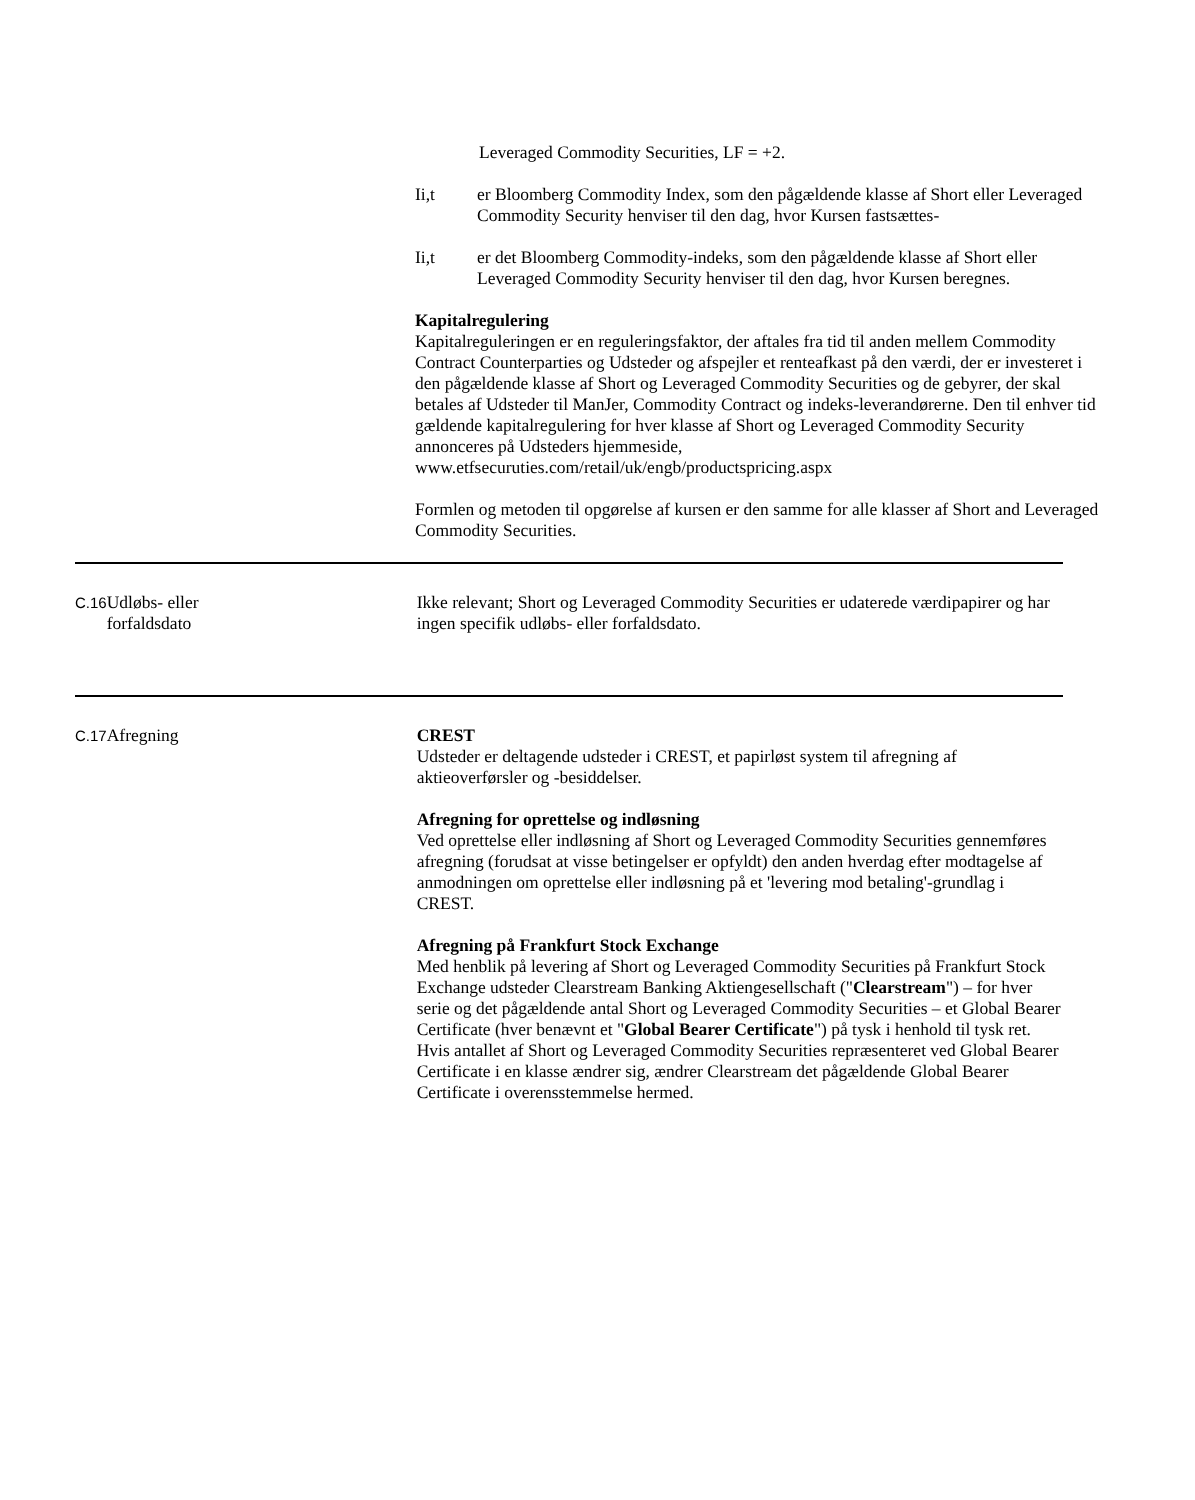Leveraged Commodity Securities, LF = +2.
Ii,t er Bloomberg Commodity Index, som den pågældende klasse af Short eller Leveraged Commodity Security henviser til den dag, hvor Kursen fastsættes-
Ii,t er det Bloomberg Commodity-indeks, som den pågældende klasse af Short eller Leveraged Commodity Security henviser til den dag, hvor Kursen beregnes.
Kapitalregulering
Kapitalreguleringen er en reguleringsfaktor, der aftales fra tid til anden mellem Commodity Contract Counterparties og Udsteder og afspejler et renteafkast på den værdi, der er investeret i den pågældende klasse af Short og Leveraged Commodity Securities og de gebyrer, der skal betales af Udsteder til ManJer, Commodity Contract og indeks-leverandørerne. Den til enhver tid gældende kapitalregulering for hver klasse af Short og Leveraged Commodity Security annonceres på Udsteders hjemmeside,
www.etfsecuruties.com/retail/uk/engb/productspricing.aspx
Formlen og metoden til opgørelse af kursen er den samme for alle klasser af Short and Leveraged Commodity Securities.
| C.16 | Udløbs- eller forfaldsdato | Ikke relevant; Short og Leveraged Commodity Securities er udaterede værdipapirer og har ingen specifik udløbs- eller forfaldsdato. |
| C.17 | Afregning | CREST Udsteder er deltagende udsteder i CREST, et papirløst system til afregning af aktieoverførsler og -besiddelser. Afregning for oprettelse og indløsning Ved oprettelse eller indløsning af Short og Leveraged Commodity Securities gennemføres afregning (forudsat at visse betingelser er opfyldt) den anden hverdag efter modtagelse af anmodningen om oprettelse eller indløsning på et 'levering mod betaling'-grundlag i CREST. Afregning på Frankfurt Stock Exchange Med henblik på levering af Short og Leveraged Commodity Securities på Frankfurt Stock Exchange udsteder Clearstream Banking Aktiengesellschaft (" Clearstream ") – for hver serie og det pågældende antal Short og Leveraged Commodity Securities – et Global Bearer Certificate (hver benævnt et " Global Bearer Certificate ") på tysk i henhold til tysk ret. Hvis antallet af Short og Leveraged Commodity Securities repræsenteret ved Global Bearer Certificate i en klasse ændrer sig, ændrer Clearstream det pågældende Global Bearer Certificate i overensstemmelse hermed. |